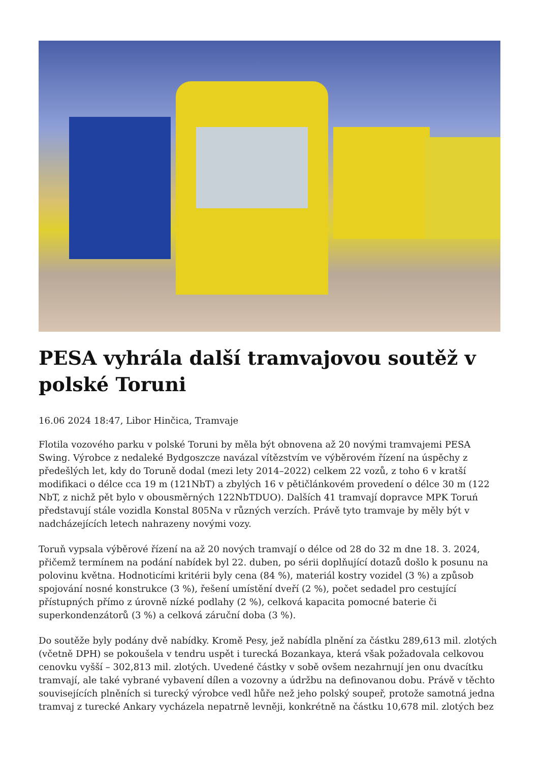PESA vyhrála další tramvajovou soutěž v polské Toruni
16.06 2024 18:47, Libor Hinčica, Tramvaje
Flotila vozového parku v polské Toruni by měla být obnovena až 20 novými tramvajemi PESA Swing. Výrobce z nedaleké Bydgoszcze navázal vítězstvím ve výběrovém řízení na úspěchy z předešlých let, kdy do Toruně dodal (mezi lety 2014–2022) celkem 22 vozů, z toho 6 v kratší modifikaci o délce cca 19 m (121NbT) a zbylých 16 v pětičlánkovém provedení o délce 30 m (122 NbT, z nichž pět bylo v obousměrných 122NbTDUO). Dalších 41 tramvají dopravce MPK Toruń představují stále vozidla Konstal 805Na v různých verzích. Právě tyto tramvaje by měly být v nadcházejících letech nahrazeny novými vozy.
Toruň vypsala výběrové řízení na až 20 nových tramvají o délce od 28 do 32 m dne 18. 3. 2024, přičemž termínem na podání nabídek byl 22. duben, po sérii doplňující dotazů došlo k posunu na polovinu května. Hodnoticími kritérii byly cena (84 %), materiál kostry vozidel (3 %) a způsob spojování nosné konstrukce (3 %), řešení umístění dveří (2 %), počet sedadel pro cestující přístupných přímo z úrovně nízké podlahy (2 %), celková kapacita pomocné baterie či superkondenzátorů (3 %) a celková záruční doba (3 %).
Do soutěže byly podány dvě nabídky. Kromě Pesy, jež nabídla plnění za částku 289,613 mil. zlotých (včetně DPH) se pokoušela v tendru uspět i turecká Bozankaya, která však požadovala celkovou cenovku vyšší – 302,813 mil. zlotých. Uvedené částky v sobě ovšem nezahrnují jen onu dvacítku tramvají, ale také vybrané vybavení dílen a vozovny a údržbu na definovanou dobu. Právě v těchto souvisejících plněních si turecký výrobce vedl hůře než jeho polský soupeř, protože samotná jedna tramvaj z turecké Ankary vycházela nepatrně levněji, konkrétně na částku 10,678 mil. zlotých bez